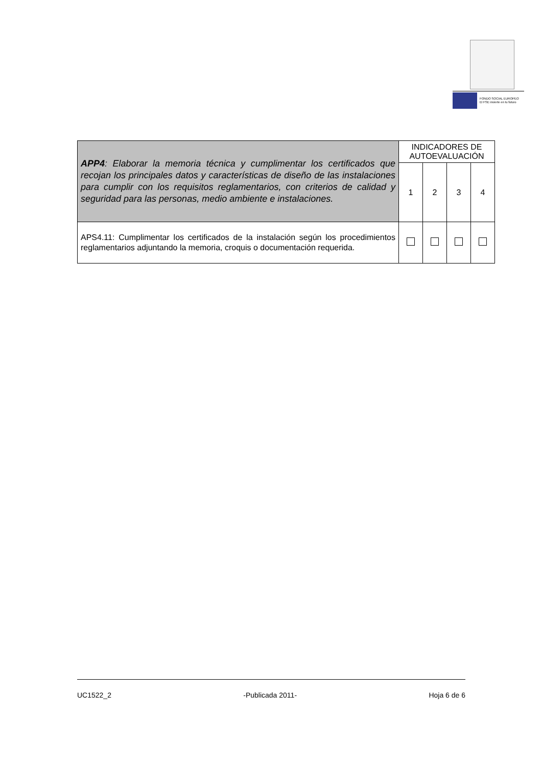FONDO SOCIAL EUROPEO
El FSE invierte en tu futuro
| APP4 : Elaborar la memoria técnica y cumplimentar los certificados que recojan los principales datos y características de diseño de las instalaciones para cumplir con los requisitos reglamentarios, con criterios de calidad y seguridad para las personas, medio ambiente e instalaciones. | INDICADORES DE AUTOEVALUACIÓN | | | |
| | 1 | 2 | 3 | 4 |
| APS4.11: Cumplimentar los certificados de la instalación según los procedimientos reglamentarios adjuntando la memoria, croquis o documentación requerida. | | | | |
UC1522_2 -Publicada 2011- Hoja 6 de 6